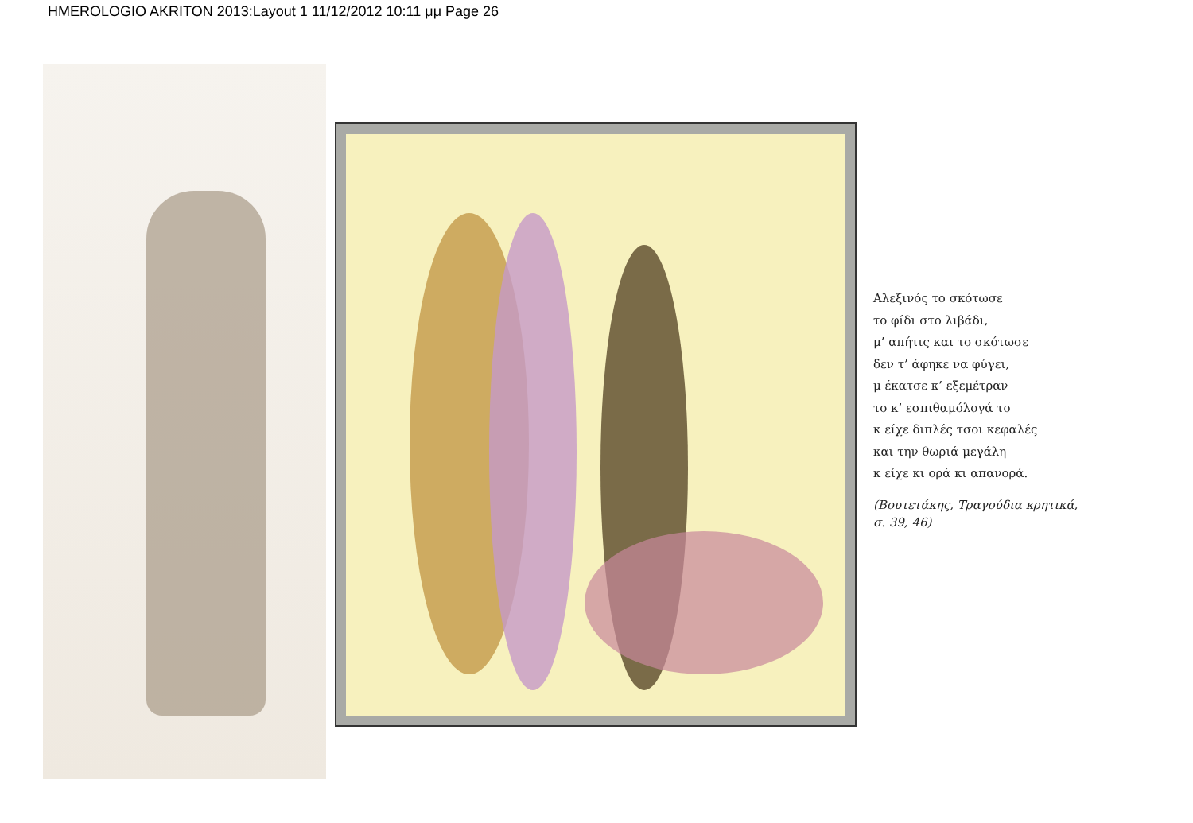HMEROLOGIO AKRITON 2013:Layout 1 11/12/2012 10:11 μμ Page 26
Αλεξινός το σκότωσε
το φίδι στο λιβάδι,
μ’ απήτις και το σκότωσε
δεν τ’ άφηκε να φύγει,
μ έκατσε κ’ εξεμέτραν
το κ’ εσπιθαμόλογά το
κ είχε διπλές τσοι κεφαλές
και την θωριά μεγάλη
κ είχε κι ορά κι απανορά.
(Βουτετάκης, Τραγούδια κρητικά,
σ. 39, 46)